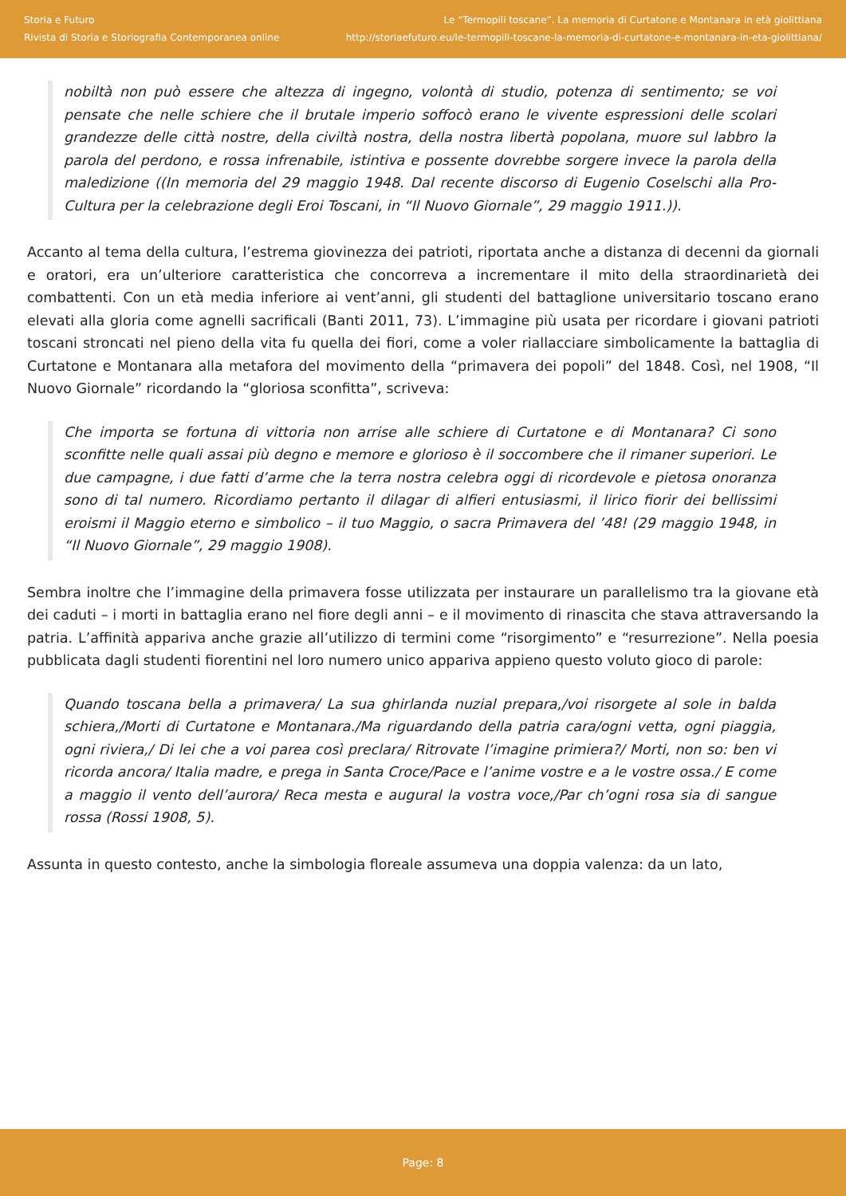Storia e Futuro
Rivista di Storia e Storiografia Contemporanea online
Le “Termopili toscane”. La memoria di Curtatone e Montanara in età giolittiana
http://storiaefuturo.eu/le-termopili-toscane-la-memoria-di-curtatone-e-montanara-in-eta-giolittiana/
nobiltà non può essere che altezza di ingegno, volontà di studio, potenza di sentimento; se voi pensate che nelle schiere che il brutale imperio soffocò erano le vivente espressioni delle scolari grandezze delle città nostre, della civiltà nostra, della nostra libertà popolana, muore sul labbro la parola del perdono, e rossa infrenabile, istintiva e possente dovrebbe sorgere invece la parola della maledizione ((In memoria del 29 maggio 1948. Dal recente discorso di Eugenio Coselschi alla Pro-Cultura per la celebrazione degli Eroi Toscani, in “Il Nuovo Giornale”, 29 maggio 1911.)).
Accanto al tema della cultura, l’estrema giovinezza dei patrioti, riportata anche a distanza di decenni da giornali e oratori, era un’ulteriore caratteristica che concorreva a incrementare il mito della straordinarietà dei combattenti. Con un età media inferiore ai vent’anni, gli studenti del battaglione universitario toscano erano elevati alla gloria come agnelli sacrificali (Banti 2011, 73). L’immagine più usata per ricordare i giovani patrioti toscani stroncati nel pieno della vita fu quella dei fiori, come a voler riallacciare simbolicamente la battaglia di Curtatone e Montanara alla metafora del movimento della “primavera dei popoli” del 1848. Così, nel 1908, “Il Nuovo Giornale” ricordando la “gloriosa sconfitta”, scriveva:
Che importa se fortuna di vittoria non arrise alle schiere di Curtatone e di Montanara? Ci sono sconfitte nelle quali assai più degno e memore e glorioso è il soccombere che il rimaner superiori. Le due campagne, i due fatti d’arme che la terra nostra celebra oggi di ricordevole e pietosa onoranza sono di tal numero. Ricordiamo pertanto il dilagar di alfieri entusiasmi, il lirico fiorir dei bellissimi eroismi il Maggio eterno e simbolico – il tuo Maggio, o sacra Primavera del ’48! (29 maggio 1948, in “Il Nuovo Giornale”, 29 maggio 1908).
Sembra inoltre che l’immagine della primavera fosse utilizzata per instaurare un parallelismo tra la giovane età dei caduti – i morti in battaglia erano nel fiore degli anni – e il movimento di rinascita che stava attraversando la patria. L’affinità appariva anche grazie all’utilizzo di termini come “risorgimento” e “resurrezione”. Nella poesia pubblicata dagli studenti fiorentini nel loro numero unico appariva appieno questo voluto gioco di parole:
Quando toscana bella a primavera/ La sua ghirlanda nuzial prepara,/voi risorgete al sole in balda schiera,/Morti di Curtatone e Montanara./Ma riguardando della patria cara/ogni vetta, ogni piaggia, ogni riviera,/ Di lei che a voi parea così preclara/ Ritrovate l’imagine primiera?/ Morti, non so: ben vi ricorda ancora/ Italia madre, e prega in Santa Croce/Pace e l’anime vostre e a le vostre ossa./ E come a maggio il vento dell’aurora/ Reca mesta e augural la vostra voce,/Par ch’ogni rosa sia di sangue rossa (Rossi 1908, 5).
Assunta in questo contesto, anche la simbologia floreale assumeva una doppia valenza: da un lato,
Page: 8